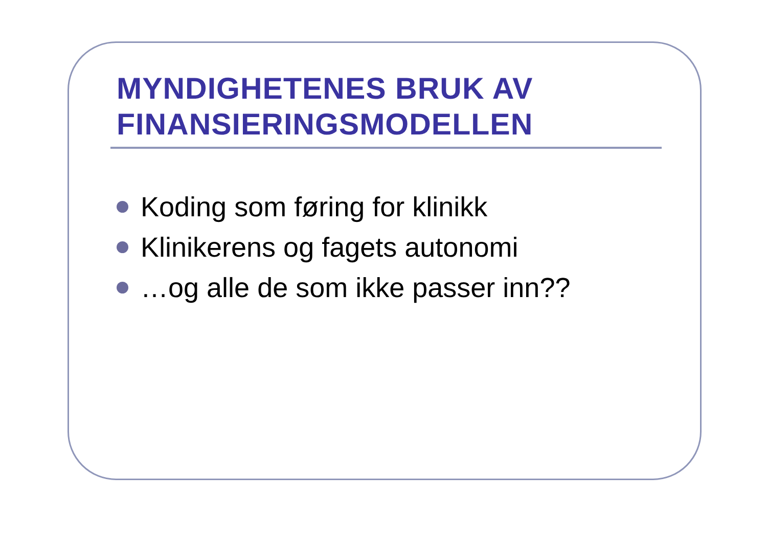MYNDIGHETENES BRUK AV FINANSIERINGSMODELLEN
Koding som føring for klinikk
Klinikerens og fagets autonomi
…og alle de som ikke passer inn??